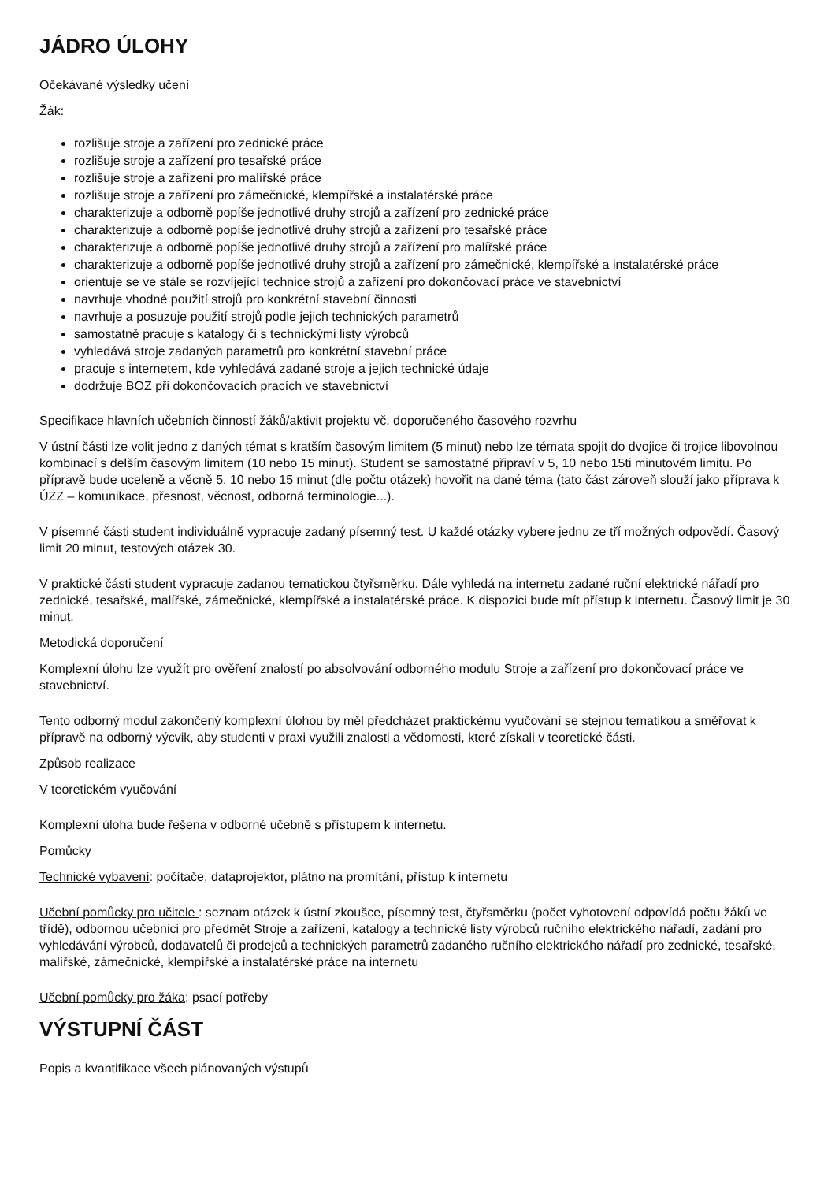JÁDRO ÚLOHY
Očekávané výsledky učení
Žák:
rozlišuje stroje a zařízení pro zednické práce
rozlišuje stroje a zařízení pro tesařské práce
rozlišuje stroje a zařízení pro malířské práce
rozlišuje stroje a zařízení pro zámečnické, klempířské a instalatérské práce
charakterizuje a odborně popíše jednotlivé druhy strojů a zařízení pro zednické práce
charakterizuje a odborně popíše jednotlivé druhy strojů a zařízení pro tesařské práce
charakterizuje a odborně popíše jednotlivé druhy strojů a zařízení pro malířské práce
charakterizuje a odborně popíše jednotlivé druhy strojů a zařízení pro zámečnické, klempířské a instalatérské práce
orientuje se ve stále se rozvíjející technice strojů a zařízení pro dokončovací práce ve stavebnictví
navrhuje vhodné použití strojů pro konkrétní stavební činnosti
navrhuje a posuzuje použití strojů podle jejich technických parametrů
samostatně pracuje s katalogy či s technickými listy výrobců
vyhledává stroje zadaných parametrů pro konkrétní stavební práce
pracuje s internetem, kde vyhledává zadané stroje a jejich technické údaje
dodržuje BOZ při dokončovacích pracích ve stavebnictví
Specifikace hlavních učebních činností žáků/aktivit projektu vč. doporučeného časového rozvrhu
V ústní části lze volit jedno z daných témat s kratším časovým limitem (5 minut) nebo lze témata spojit do dvojice či trojice libovolnou kombinací s delším časovým limitem (10 nebo 15 minut). Student se samostatně připraví v 5, 10 nebo 15ti minutovém limitu. Po přípravě bude uceleně a věcně 5, 10 nebo 15 minut (dle počtu otázek) hovořit na dané téma (tato část zároveň slouží jako příprava k ÚZZ – komunikace, přesnost, věcnost, odborná terminologie...).
V písemné části student individuálně vypracuje zadaný písemný test. U každé otázky vybere jednu ze tří možných odpovědí. Časový limit 20 minut, testových otázek 30.
V praktické části student vypracuje zadanou tematickou čtyřsměrku. Dále vyhledá na internetu zadané ruční elektrické nářadí pro zednické, tesařské, malířské, zámečnické, klempířské a instalatérské práce. K dispozici bude mít přístup k internetu. Časový limit je 30 minut.
Metodická doporučení
Komplexní úlohu lze využít pro ověření znalostí po absolvování odborného modulu Stroje a zařízení pro dokončovací práce ve stavebnictví.
Tento odborný modul zakončený komplexní úlohou by měl předcházet praktickému vyučování se stejnou tematikou a směřovat k přípravě na odborný výcvik, aby studenti v praxi využili znalosti a vědomosti, které získali v teoretické části.
Způsob realizace
V teoretickém vyučování
Komplexní úloha bude řešena v odborné učebně s přístupem k internetu.
Pomůcky
Technické vybavení: počítače, dataprojektor, plátno na promítání, přístup k internetu
Učební pomůcky pro učitele : seznam otázek k ústní zkoušce, písemný test, čtyřsměrku (počet vyhotovení odpovídá počtu žáků ve třídě), odbornou učebnici pro předmět Stroje a zařízení, katalogy a technické listy výrobců ručního elektrického nářadí, zadání pro vyhledávání výrobců, dodavatelů či prodejců a technických parametrů zadaného ručního elektrického nářadí pro zednické, tesařské, malířské, zámečnické, klempířské a instalatérské práce na internetu
Učební pomůcky pro žáka: psací potřeby
VÝSTUPNÍ ČÁST
Popis a kvantifikace všech plánovaných výstupů